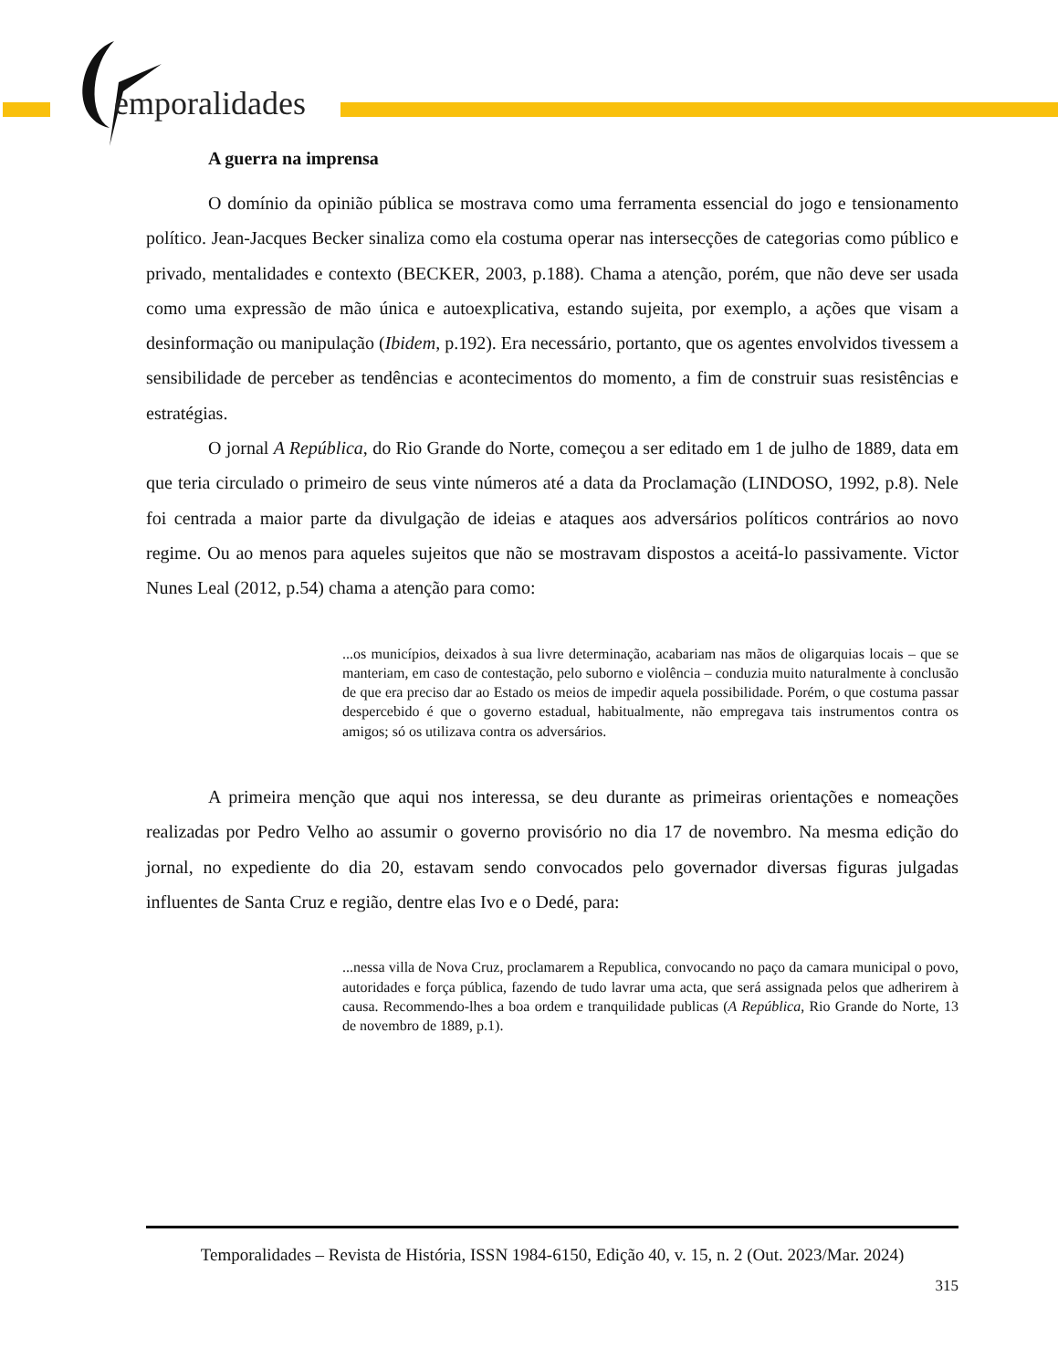emporalidades
A guerra na imprensa
O domínio da opinião pública se mostrava como uma ferramenta essencial do jogo e tensionamento político. Jean-Jacques Becker sinaliza como ela costuma operar nas intersecções de categorias como público e privado, mentalidades e contexto (BECKER, 2003, p.188). Chama a atenção, porém, que não deve ser usada como uma expressão de mão única e autoexplicativa, estando sujeita, por exemplo, a ações que visam a desinformação ou manipulação (Ibidem, p.192). Era necessário, portanto, que os agentes envolvidos tivessem a sensibilidade de perceber as tendências e acontecimentos do momento, a fim de construir suas resistências e estratégias.
O jornal A República, do Rio Grande do Norte, começou a ser editado em 1 de julho de 1889, data em que teria circulado o primeiro de seus vinte números até a data da Proclamação (LINDOSO, 1992, p.8). Nele foi centrada a maior parte da divulgação de ideias e ataques aos adversários políticos contrários ao novo regime. Ou ao menos para aqueles sujeitos que não se mostravam dispostos a aceitá-lo passivamente. Victor Nunes Leal (2012, p.54) chama a atenção para como:
...os municípios, deixados à sua livre determinação, acabariam nas mãos de oligarquias locais – que se manteriam, em caso de contestação, pelo suborno e violência – conduzia muito naturalmente à conclusão de que era preciso dar ao Estado os meios de impedir aquela possibilidade. Porém, o que costuma passar despercebido é que o governo estadual, habitualmente, não empregava tais instrumentos contra os amigos; só os utilizava contra os adversários.
A primeira menção que aqui nos interessa, se deu durante as primeiras orientações e nomeações realizadas por Pedro Velho ao assumir o governo provisório no dia 17 de novembro. Na mesma edição do jornal, no expediente do dia 20, estavam sendo convocados pelo governador diversas figuras julgadas influentes de Santa Cruz e região, dentre elas Ivo e o Dedé, para:
...nessa villa de Nova Cruz, proclamarem a Republica, convocando no paço da camara municipal o povo, autoridades e força pública, fazendo de tudo lavrar uma acta, que será assignada pelos que adherirem à causa. Recommendo-lhes a boa ordem e tranquilidade publicas (A República, Rio Grande do Norte, 13 de novembro de 1889, p.1).
Temporalidades – Revista de História, ISSN 1984-6150, Edição 40, v. 15, n. 2 (Out. 2023/Mar. 2024)
315